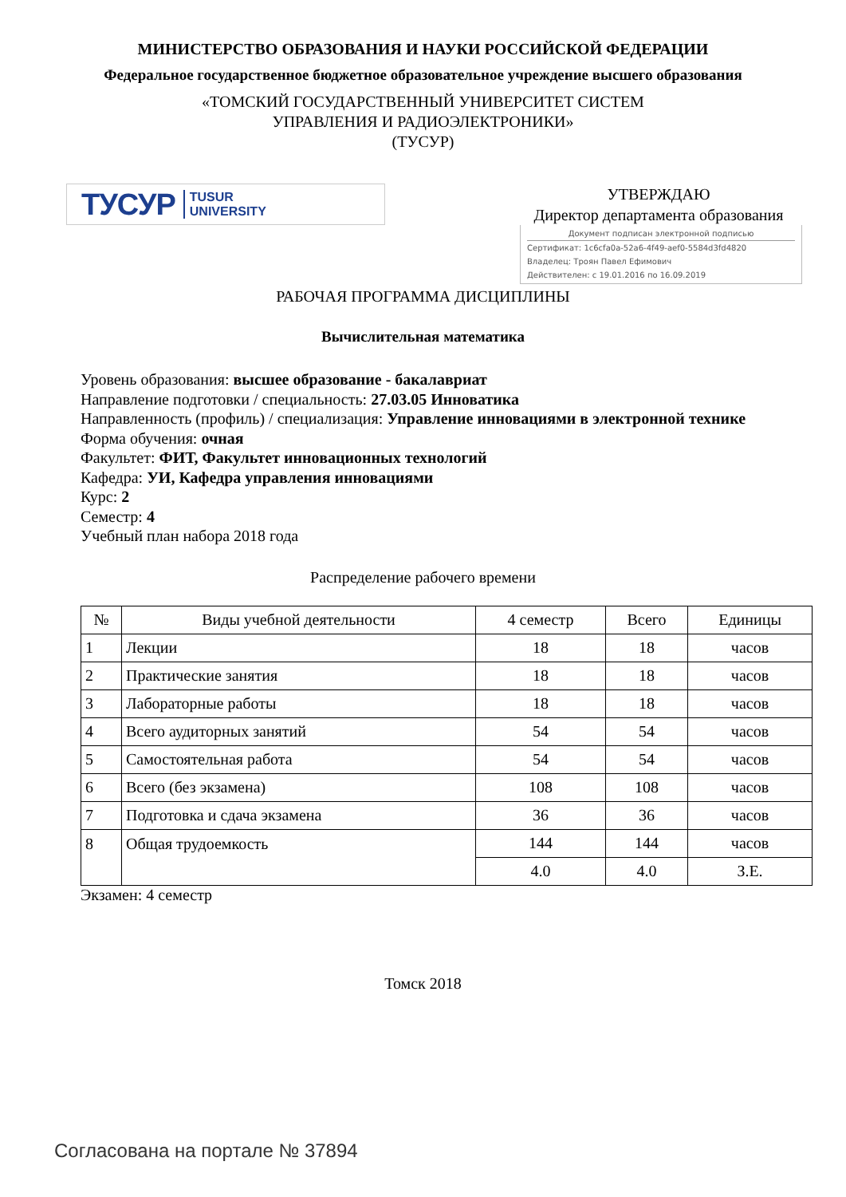МИНИСТЕРСТВО ОБРАЗОВАНИЯ И НАУКИ РОССИЙСКОЙ ФЕДЕРАЦИИ
Федеральное государственное бюджетное образовательное учреждение высшего образования
«ТОМСКИЙ ГОСУДАРСТВЕННЫЙ УНИВЕРСИТЕТ СИСТЕМ
УПРАВЛЕНИЯ И РАДИОЭЛЕКТРОНИКИ»
(ТУСУР)
ТУСУР TUSUR
UNIVERSITY
УТВЕРЖДАЮ
Директор департамента образования
Документ подписан электронной подписью
Сертификат: 1c6cfa0a-52a6-4f49-aef0-5584d3fd4820
Владелец: Троян Павел Ефимович
Действителен: с 19.01.2016 по 16.09.2019
РАБОЧАЯ ПРОГРАММА ДИСЦИПЛИНЫ
Вычислительная математика
Уровень образования: высшее образование - бакалавриат
Направление подготовки / специальность: 27.03.05 Инноватика
Направленность (профиль) / специализация: Управление инновациями в электронной технике
Форма обучения: очная
Факультет: ФИТ, Факультет инновационных технологий
Кафедра: УИ, Кафедра управления инновациями
Курс: 2
Семестр: 4
Учебный план набора 2018 года
Распределение рабочего времени
| № | Виды учебной деятельности | 4 семестр | Всего | Единицы |
| --- | --- | --- | --- | --- |
| 1 | Лекции | 18 | 18 | часов |
| 2 | Практические занятия | 18 | 18 | часов |
| 3 | Лабораторные работы | 18 | 18 | часов |
| 4 | Всего аудиторных занятий | 54 | 54 | часов |
| 5 | Самостоятельная работа | 54 | 54 | часов |
| 6 | Всего (без экзамена) | 108 | 108 | часов |
| 7 | Подготовка и сдача экзамена | 36 | 36 | часов |
| 8 | Общая трудоемкость | 144 | 144 | часов |
| | | 4.0 | 4.0 | З.Е. |
Экзамен: 4 семестр
Томск 2018
Согласована на портале № 37894